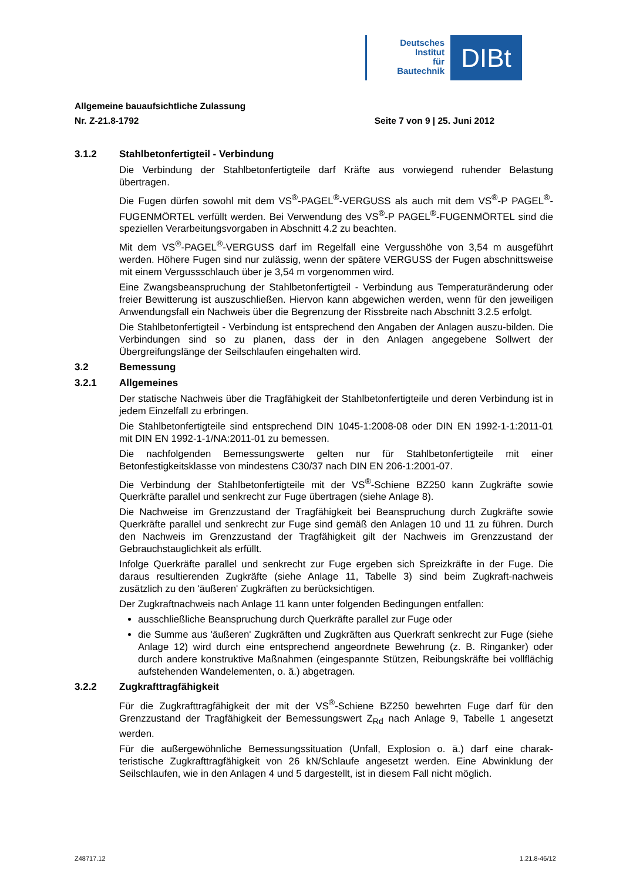Deutsches
Institut
für
Bautechnik
DIBt
Allgemeine bauaufsichtliche Zulassung
Nr. Z-21.8-1792 Seite 7 von 9 | 25. Juni 2012
3.1.2 Stahlbetonfertigteil - Verbindung
Die Verbindung der Stahlbetonfertigteile darf Kräfte aus vorwiegend ruhender Belastung übertragen.
Die Fugen dürfen sowohl mit dem VS<sup>®</sup>-PAGEL<sup>®</sup>-VERGUSS als auch mit dem VS<sup>®</sup>-P PAGEL<sup>®</sup>-FUGENMÖRTEL verfüllt werden. Bei Verwendung des VS<sup>®</sup>-P PAGEL<sup>®</sup>-FUGENMÖRTEL sind die speziellen Verarbeitungsvorgaben in Abschnitt 4.2 zu beachten.
Mit dem VS<sup>®</sup>-PAGEL<sup>®</sup>-VERGUSS darf im Regelfall eine Vergusshöhe von 3,54 m ausgeführt werden. Höhere Fugen sind nur zulässig, wenn der spätere VERGUSS der Fugen abschnittsweise mit einem Vergussschlauch über je 3,54 m vorgenommen wird.
Eine Zwangsbeanspruchung der Stahlbetonfertigteil - Verbindung aus Temperaturänderung oder freier Bewitterung ist auszuschließen. Hiervon kann abgewichen werden, wenn für den jeweiligen Anwendungsfall ein Nachweis über die Begrenzung der Rissbreite nach Abschnitt 3.2.5 erfolgt.
Die Stahlbetonfertigteil - Verbindung ist entsprechend den Angaben der Anlagen auszu-bilden. Die Verbindungen sind so zu planen, dass der in den Anlagen angegebene Sollwert der Übergreifungslänge der Seilschlaufen eingehalten wird.
3.2 Bemessung
3.2.1 Allgemeines
Der statische Nachweis über die Tragfähigkeit der Stahlbetonfertigteile und deren Verbindung ist in jedem Einzelfall zu erbringen.
Die Stahlbetonfertigteile sind entsprechend DIN 1045-1:2008-08 oder DIN EN 1992-1-1:2011-01 mit DIN EN 1992-1-1/NA:2011-01 zu bemessen.
Die nachfolgenden Bemessungswerte gelten nur für Stahlbetonfertigteile mit einer Betonfestigkeitsklasse von mindestens C30/37 nach DIN EN 206-1:2001-07.
Die Verbindung der Stahlbetonfertigteile mit der VS<sup>®</sup>-Schiene BZ250 kann Zugkräfte sowie Querkräfte parallel und senkrecht zur Fuge übertragen (siehe Anlage 8).
Die Nachweise im Grenzzustand der Tragfähigkeit bei Beanspruchung durch Zugkräfte sowie Querkräfte parallel und senkrecht zur Fuge sind gemäß den Anlagen 10 und 11 zu führen. Durch den Nachweis im Grenzzustand der Tragfähigkeit gilt der Nachweis im Grenzzustand der Gebrauchstauglichkeit als erfüllt.
Infolge Querkräfte parallel und senkrecht zur Fuge ergeben sich Spreizkräfte in der Fuge. Die daraus resultierenden Zugkräfte (siehe Anlage 11, Tabelle 3) sind beim Zugkraft-nachweis zusätzlich zu den 'äußeren' Zugkräften zu berücksichtigen.
Der Zugkraftnachweis nach Anlage 11 kann unter folgenden Bedingungen entfallen:
ausschließliche Beanspruchung durch Querkräfte parallel zur Fuge oder
die Summe aus 'äußeren' Zugkräften und Zugkräften aus Querkraft senkrecht zur Fuge (siehe Anlage 12) wird durch eine entsprechend angeordnete Bewehrung (z. B. Ringanker) oder durch andere konstruktive Maßnahmen (eingespannte Stützen, Reibungskräfte bei vollflächig aufstehenden Wandelementen, o. ä.) abgetragen.
3.2.2 Zugkrafttragfähigkeit
Für die Zugkrafttragfähigkeit der mit der VS<sup>®</sup>-Schiene BZ250 bewehrten Fuge darf für den Grenzzustand der Tragfähigkeit der Bemessungswert Z<sub>Rd</sub> nach Anlage 9, Tabelle 1 angesetzt werden.
Für die außergewöhnliche Bemessungssituation (Unfall, Explosion o. ä.) darf eine charak-teristische Zugkrafttragfähigkeit von 26 kN/Schlaufe angesetzt werden. Eine Abwinklung der Seilschlaufen, wie in den Anlagen 4 und 5 dargestellt, ist in diesem Fall nicht möglich.
Z48717.12 1.21.8-46/12